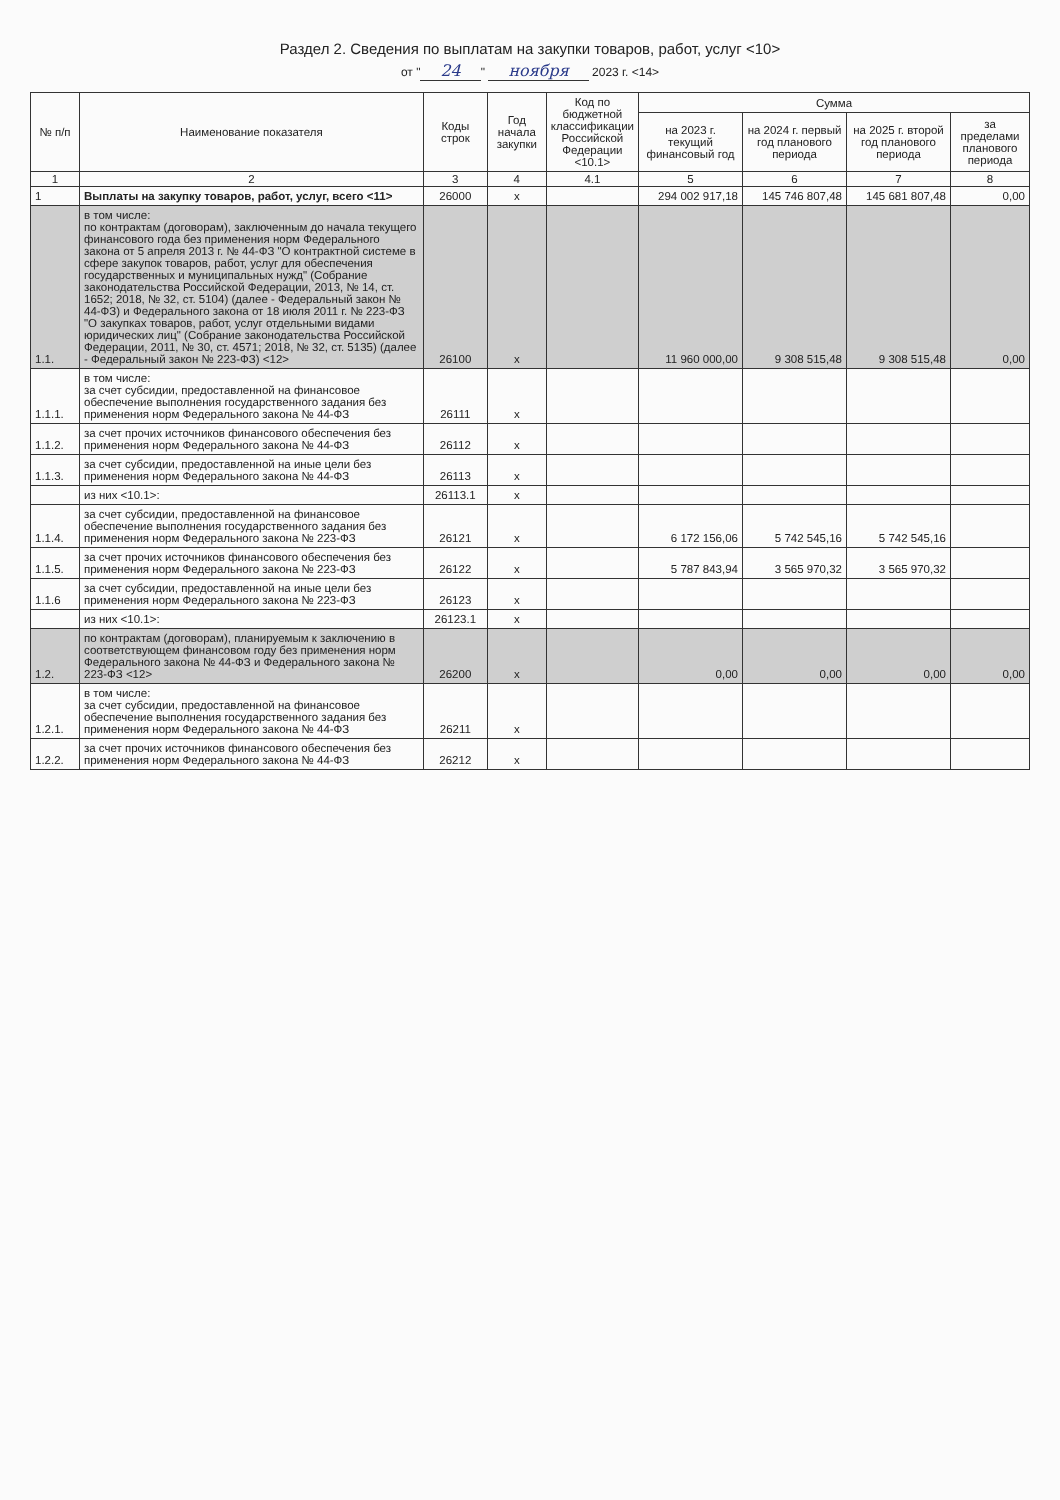Раздел 2. Сведения по выплатам на закупки товаров, работ, услуг <10>
от " 24 " ноября 2023 г. <14>
| № п/п | Наименование показателя | Коды строк | Год начала закупки | Код по бюджетной классификации Российской Федерации <10.1> | Сумма | | | |
| --- | --- | --- | --- | --- | --- | --- | --- | --- |
| | | | | | на 2023 г. текущий финансовый год | на 2024 г. первый год планового периода | на 2025 г. второй год планового периода | за пределами планового периода |
| 1 | 2 | 3 | 4 | 4.1 | 5 | 6 | 7 | 8 |
| 1 | Выплаты на закупку товаров, работ, услуг, всего <11> | 26000 | x | | 294 002 917,18 | 145 746 807,48 | 145 681 807,48 | 0,00 |
| 1.1. | в том числе: по контрактам (договорам), заключенным до начала текущего финансового года без применения норм Федерального закона от 5 апреля 2013 г. № 44-ФЗ "О контрактной системе в сфере закупок товаров, работ, услуг для обеспечения государственных и муниципальных нужд" (Собрание законодательства Российской Федерации, 2013, № 14, ст. 1652; 2018, № 32, ст. 5104) (далее - Федеральный закон № 44-ФЗ) и Федерального закона от 18 июля 2011 г. № 223-ФЗ "О закупках товаров, работ, услуг отдельными видами юридических лиц" (Собрание законодательства Российской Федерации, 2011, № 30, ст. 4571; 2018, № 32, ст. 5135) (далее - Федеральный закон № 223-ФЗ) <12> | 26100 | x | | 11 960 000,00 | 9 308 515,48 | 9 308 515,48 | 0,00 |
| 1.1.1. | в том числе: за счет субсидии, предоставленной на финансовое обеспечение выполнения государственного задания без применения норм Федерального закона № 44-ФЗ | 26111 | x | | | | | |
| 1.1.2. | за счет прочих источников финансового обеспечения без применения норм Федерального закона № 44-ФЗ | 26112 | x | | | | | |
| 1.1.3. | за счет субсидии, предоставленной на иные цели без применения норм Федерального закона № 44-ФЗ | 26113 | x | | | | | |
| | из них <10.1>: | 26113.1 | x | | | | | |
| 1.1.4. | за счет субсидии, предоставленной на финансовое обеспечение выполнения государственного задания без применения норм Федерального закона № 223-ФЗ | 26121 | x | | 6 172 156,06 | 5 742 545,16 | 5 742 545,16 | |
| 1.1.5. | за счет прочих источников финансового обеспечения без применения норм Федерального закона № 223-ФЗ | 26122 | x | | 5 787 843,94 | 3 565 970,32 | 3 565 970,32 | |
| 1.1.6 | за счет субсидии, предоставленной на иные цели без применения норм Федерального закона № 223-ФЗ | 26123 | x | | | | | |
| | из них <10.1>: | 26123.1 | x | | | | | |
| 1.2. | по контрактам (договорам), планируемым к заключению в соответствующем финансовом году без применения норм Федерального закона № 44-ФЗ и Федерального закона № 223-ФЗ <12> | 26200 | x | | 0,00 | 0,00 | 0,00 | 0,00 |
| 1.2.1. | в том числе: за счет субсидии, предоставленной на финансовое обеспечение выполнения государственного задания без применения норм Федерального закона № 44-ФЗ | 26211 | x | | | | | |
| 1.2.2. | за счет прочих источников финансового обеспечения без применения норм Федерального закона № 44-ФЗ | 26212 | x | | | | | |